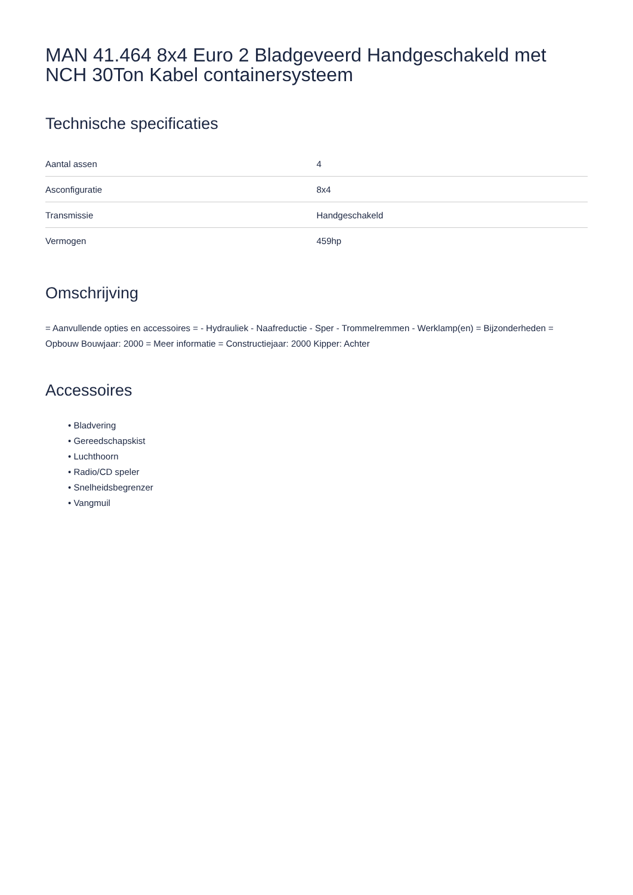MAN 41.464 8x4 Euro 2 Bladgeveerd Handgeschakeld met NCH 30Ton Kabel containersysteem
Technische specificaties
| Aantal assen | 4 |
| Asconfiguratie | 8x4 |
| Transmissie | Handgeschakeld |
| Vermogen | 459hp |
Omschrijving
= Aanvullende opties en accessoires = - Hydrauliek - Naafreductie - Sper - Trommelremmen - Werklamp(en) = Bijzonderheden = Opbouw Bouwjaar: 2000 = Meer informatie = Constructiejaar: 2000 Kipper: Achter
Accessoires
• Bladvering
• Gereedschapskist
• Luchthoorn
• Radio/CD speler
• Snelheidsbegrenzer
• Vangmuil